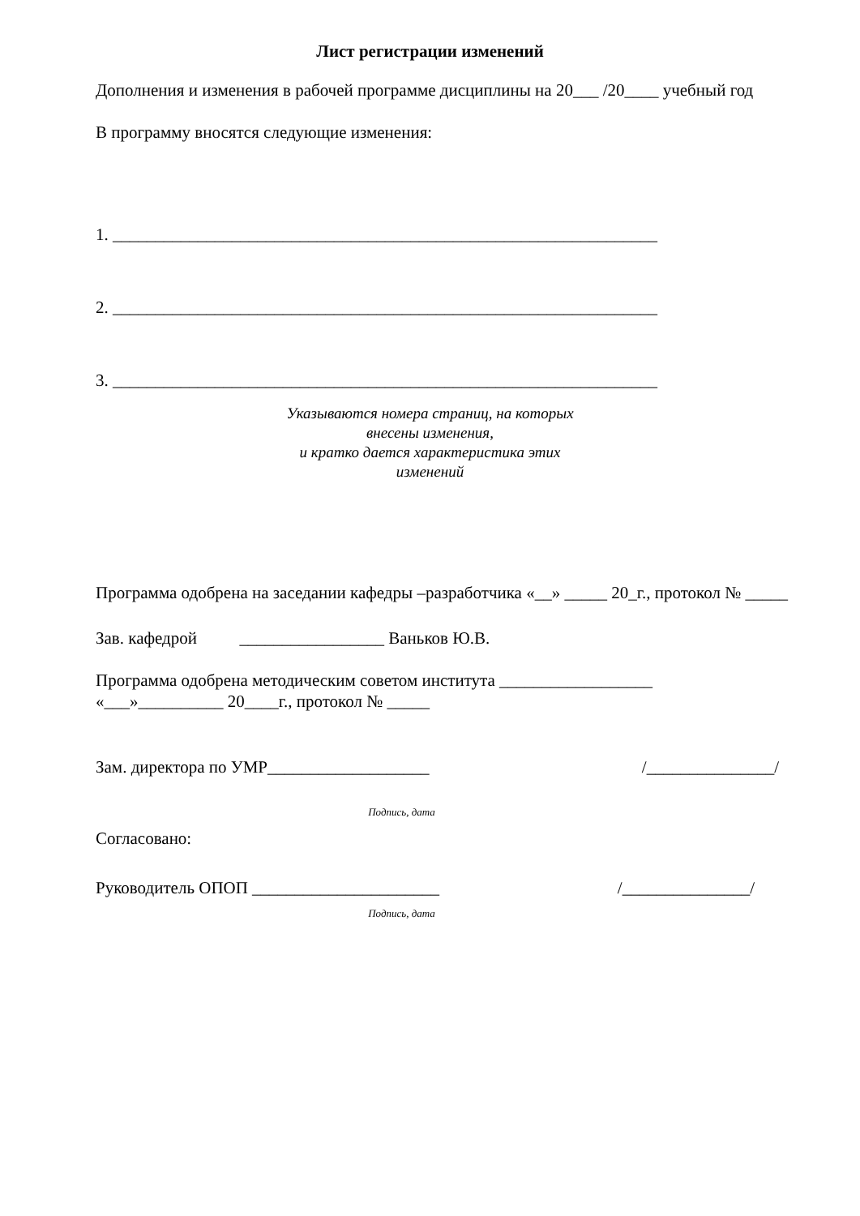Лист регистрации изменений
Дополнения и изменения в рабочей программе дисциплины на 20___ /20____ учебный год
В программу вносятся следующие изменения:
1. ________________________________________________________________
2. ________________________________________________________________
3. ________________________________________________________________
Указываются номера страниц, на которых
внесены изменения,
и кратко дается характеристика этих
изменений
Программа одобрена на заседании кафедры –разработчика «__» _____ 20_г., протокол № _____
Зав. кафедрой _________________ Ваньков Ю.В.
Программа одобрена методическим советом института __________________
«___»__________ 20____г., протокол № _____
Зам. директора по УМР___________________ /_______________/
Подпись, дата
Согласовано:
Руководитель ОПОП ______________________ /_______________/
Подпись, дата